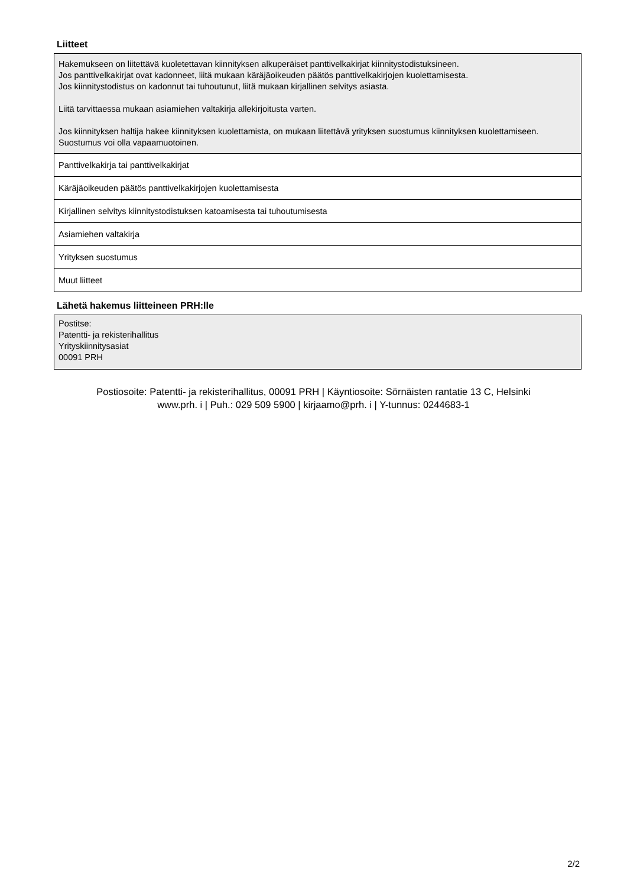Liitteet
| Hakemukseen on liitettävä kuoletettavan kiinnityksen alkuperäiset panttivelkakirjat kiinnitystodistuksineen. Jos panttivelkakirjat ovat kadonneet, liitä mukaan käräjäoikeuden päätös panttivelkakirjojen kuolettamisesta. Jos kiinnitystodistus on kadonnut tai tuhoutunut, liitä mukaan kirjallinen selvitys asiasta. Liitä tarvittaessa mukaan asiamiehen valtakirja allekirjoitusta varten. Jos kiinnityksen haltija hakee kiinnityksen kuolettamista, on mukaan liitettävä yrityksen suostumus kiinnityksen kuolettamiseen. Suostumus voi olla vapaamuotoinen. |
| Panttivelkakirja tai panttivelkakirjat |
| Käräjäoikeuden päätös panttivelkakirjojen kuolettamisesta |
| Kirjallinen selvitys kiinnitystodistuksen katoamisesta tai tuhoutumisesta |
| Asiamiehen valtakirja |
| Yrityksen suostumus |
| Muut liitteet |
Lähetä hakemus liitteineen PRH:lle
| Postitse: Patentti- ja rekisterihallitus Yrityskiinnitysasiat 00091 PRH |
Postiosoite: Patentti- ja rekisterihallitus, 00091 PRH | Käyntiosoite: Sörnäisten rantatie 13 C, Helsinki
www.prh. i | Puh.: 029 509 5900 | kirjaamo@prh. i | Y-tunnus: 0244683-1
2/2